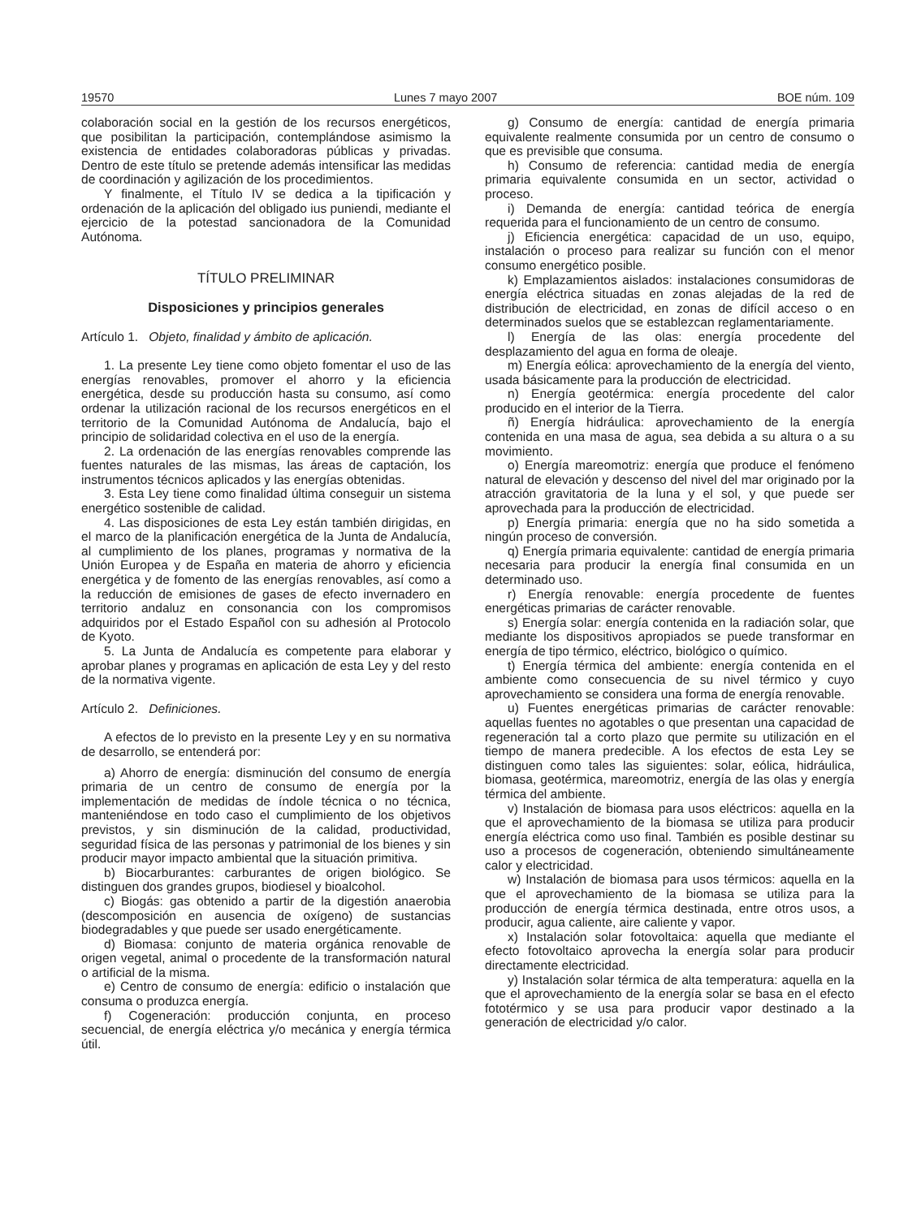19570 Lunes 7 mayo 2007 BOE núm. 109
colaboración social en la gestión de los recursos energéticos, que posibilitan la participación, contemplándose asimismo la existencia de entidades colaboradoras públicas y privadas. Dentro de este título se pretende además intensificar las medidas de coordinación y agilización de los procedimientos.
Y finalmente, el Título IV se dedica a la tipificación y ordenación de la aplicación del obligado ius puniendi, mediante el ejercicio de la potestad sancionadora de la Comunidad Autónoma.
TÍTULO PRELIMINAR
Disposiciones y principios generales
Artículo 1. Objeto, finalidad y ámbito de aplicación.
1. La presente Ley tiene como objeto fomentar el uso de las energías renovables, promover el ahorro y la eficiencia energética, desde su producción hasta su consumo, así como ordenar la utilización racional de los recursos energéticos en el territorio de la Comunidad Autónoma de Andalucía, bajo el principio de solidaridad colectiva en el uso de la energía.
2. La ordenación de las energías renovables comprende las fuentes naturales de las mismas, las áreas de captación, los instrumentos técnicos aplicados y las energías obtenidas.
3. Esta Ley tiene como finalidad última conseguir un sistema energético sostenible de calidad.
4. Las disposiciones de esta Ley están también dirigidas, en el marco de la planificación energética de la Junta de Andalucía, al cumplimiento de los planes, programas y normativa de la Unión Europea y de España en materia de ahorro y eficiencia energética y de fomento de las energías renovables, así como a la reducción de emisiones de gases de efecto invernadero en territorio andaluz en consonancia con los compromisos adquiridos por el Estado Español con su adhesión al Protocolo de Kyoto.
5. La Junta de Andalucía es competente para elaborar y aprobar planes y programas en aplicación de esta Ley y del resto de la normativa vigente.
Artículo 2. Definiciones.
A efectos de lo previsto en la presente Ley y en su normativa de desarrollo, se entenderá por:
a) Ahorro de energía: disminución del consumo de energía primaria de un centro de consumo de energía por la implementación de medidas de índole técnica o no técnica, manteniéndose en todo caso el cumplimiento de los objetivos previstos, y sin disminución de la calidad, productividad, seguridad física de las personas y patrimonial de los bienes y sin producir mayor impacto ambiental que la situación primitiva.
b) Biocarburantes: carburantes de origen biológico. Se distinguen dos grandes grupos, biodiesel y bioalcohol.
c) Biogás: gas obtenido a partir de la digestión anaerobia (descomposición en ausencia de oxígeno) de sustancias biodegradables y que puede ser usado energéticamente.
d) Biomasa: conjunto de materia orgánica renovable de origen vegetal, animal o procedente de la transformación natural o artificial de la misma.
e) Centro de consumo de energía: edificio o instalación que consuma o produzca energía.
f) Cogeneración: producción conjunta, en proceso secuencial, de energía eléctrica y/o mecánica y energía térmica útil.
g) Consumo de energía: cantidad de energía primaria equivalente realmente consumida por un centro de consumo o que es previsible que consuma.
h) Consumo de referencia: cantidad media de energía primaria equivalente consumida en un sector, actividad o proceso.
i) Demanda de energía: cantidad teórica de energía requerida para el funcionamiento de un centro de consumo.
j) Eficiencia energética: capacidad de un uso, equipo, instalación o proceso para realizar su función con el menor consumo energético posible.
k) Emplazamientos aislados: instalaciones consumidoras de energía eléctrica situadas en zonas alejadas de la red de distribución de electricidad, en zonas de difícil acceso o en determinados suelos que se establezcan reglamentariamente.
l) Energía de las olas: energía procedente del desplazamiento del agua en forma de oleaje.
m) Energía eólica: aprovechamiento de la energía del viento, usada básicamente para la producción de electricidad.
n) Energía geotérmica: energía procedente del calor producido en el interior de la Tierra.
ñ) Energía hidráulica: aprovechamiento de la energía contenida en una masa de agua, sea debida a su altura o a su movimiento.
o) Energía mareomotriz: energía que produce el fenómeno natural de elevación y descenso del nivel del mar originado por la atracción gravitatoria de la luna y el sol, y que puede ser aprovechada para la producción de electricidad.
p) Energía primaria: energía que no ha sido sometida a ningún proceso de conversión.
q) Energía primaria equivalente: cantidad de energía primaria necesaria para producir la energía final consumida en un determinado uso.
r) Energía renovable: energía procedente de fuentes energéticas primarias de carácter renovable.
s) Energía solar: energía contenida en la radiación solar, que mediante los dispositivos apropiados se puede transformar en energía de tipo térmico, eléctrico, biológico o químico.
t) Energía térmica del ambiente: energía contenida en el ambiente como consecuencia de su nivel térmico y cuyo aprovechamiento se considera una forma de energía renovable.
u) Fuentes energéticas primarias de carácter renovable: aquellas fuentes no agotables o que presentan una capacidad de regeneración tal a corto plazo que permite su utilización en el tiempo de manera predecible. A los efectos de esta Ley se distinguen como tales las siguientes: solar, eólica, hidráulica, biomasa, geotérmica, mareomotriz, energía de las olas y energía térmica del ambiente.
v) Instalación de biomasa para usos eléctricos: aquella en la que el aprovechamiento de la biomasa se utiliza para producir energía eléctrica como uso final. También es posible destinar su uso a procesos de cogeneración, obteniendo simultáneamente calor y electricidad.
w) Instalación de biomasa para usos térmicos: aquella en la que el aprovechamiento de la biomasa se utiliza para la producción de energía térmica destinada, entre otros usos, a producir, agua caliente, aire caliente y vapor.
x) Instalación solar fotovoltaica: aquella que mediante el efecto fotovoltaico aprovecha la energía solar para producir directamente electricidad.
y) Instalación solar térmica de alta temperatura: aquella en la que el aprovechamiento de la energía solar se basa en el efecto fototérmico y se usa para producir vapor destinado a la generación de electricidad y/o calor.